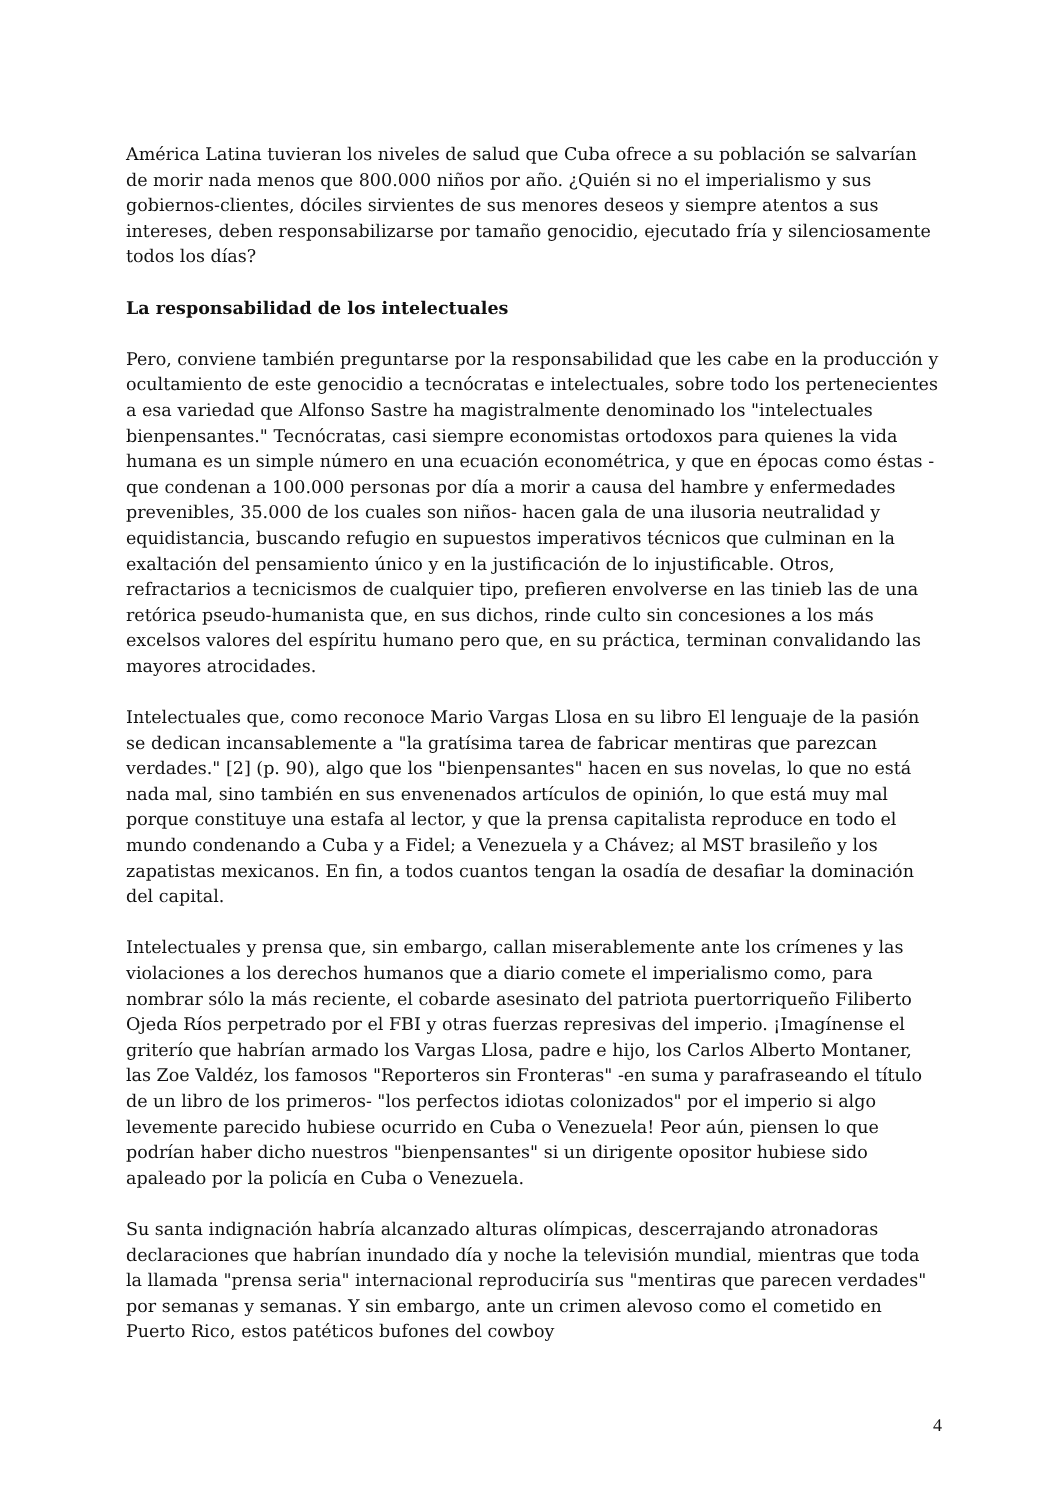América Latina tuvieran los niveles de salud que Cuba ofrece a su población se salvarían de morir nada menos que 800.000 niños por año. ¿Quién si no el imperialismo y sus gobiernos-clientes, dóciles sirvientes de sus menores deseos y siempre atentos a sus intereses, deben responsabilizarse por tamaño genocidio, ejecutado fría y silenciosamente todos los días?
La responsabilidad de los intelectuales
Pero, conviene también preguntarse por la responsabilidad que les cabe en la producción y ocultamiento de este genocidio a tecnócratas e intelectuales, sobre todo los pertenecientes a esa variedad que Alfonso Sastre ha magistralmente denominado los "intelectuales bienpensantes." Tecnócratas, casi siempre economistas ortodoxos para quienes la vida humana es un simple número en una ecuación econométrica, y que en épocas como éstas -que condenan a 100.000 personas por día a morir a causa del hambre y enfermedades prevenibles, 35.000 de los cuales son niños- hacen gala de una ilusoria neutralidad y equidistancia, buscando refugio en supuestos imperativos técnicos que culminan en la exaltación del pensamiento único y en la justificación de lo injustificable. Otros, refractarios a tecnicismos de cualquier tipo, prefieren envolverse en las tinieb las de una retórica pseudo-humanista que, en sus dichos, rinde culto sin concesiones a los más excelsos valores del espíritu humano pero que, en su práctica, terminan convalidando las mayores atrocidades.
Intelectuales que, como reconoce Mario Vargas Llosa en su libro El lenguaje de la pasión se dedican incansablemente a "la gratísima tarea de fabricar mentiras que parezcan verdades." [2] (p. 90), algo que los "bienpensantes" hacen en sus novelas, lo que no está nada mal, sino también en sus envenenados artículos de opinión, lo que está muy mal porque constituye una estafa al lector, y que la prensa capitalista reproduce en todo el mundo condenando a Cuba y a Fidel; a Venezuela y a Chávez; al MST brasileño y los zapatistas mexicanos. En fin, a todos cuantos tengan la osadía de desafiar la dominación del capital.
Intelectuales y prensa que, sin embargo, callan miserablemente ante los crímenes y las violaciones a los derechos humanos que a diario comete el imperialismo como, para nombrar sólo la más reciente, el cobarde asesinato del patriota puertorriqueño Filiberto Ojeda Ríos perpetrado por el FBI y otras fuerzas represivas del imperio. ¡Imagínense el griterío que habrían armado los Vargas Llosa, padre e hijo, los Carlos Alberto Montaner, las Zoe Valdéz, los famosos "Reporteros sin Fronteras" -en suma y parafraseando el título de un libro de los primeros- "los perfectos idiotas colonizados" por el imperio si algo levemente parecido hubiese ocurrido en Cuba o Venezuela! Peor aún, piensen lo que podrían haber dicho nuestros "bienpensantes" si un dirigente opositor hubiese sido apaleado por la policía en Cuba o Venezuela.
Su santa indignación habría alcanzado alturas olímpicas, descerrajando atronadoras declaraciones que habrían inundado día y noche la televisión mundial, mientras que toda la llamada "prensa seria" internacional reproduciría sus "mentiras que parecen verdades" por semanas y semanas. Y sin embargo, ante un crimen alevoso como el cometido en Puerto Rico, estos patéticos bufones del cowboy
4